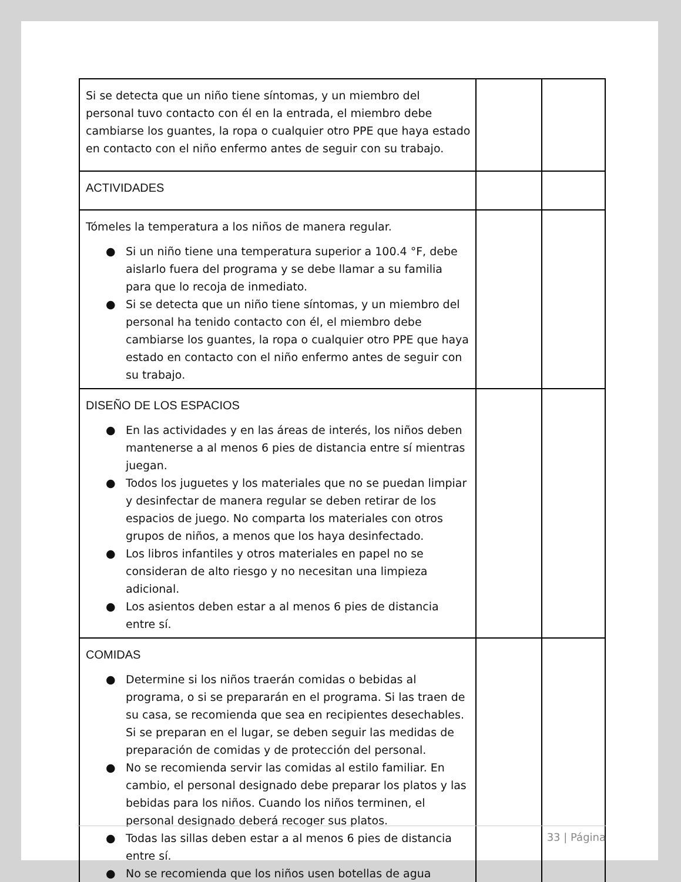| Si se detecta que un niño tiene síntomas, y un miembro del personal tuvo contacto con él en la entrada, el miembro debe cambiarse los guantes, la ropa o cualquier otro PPE que haya estado en contacto con el niño enfermo antes de seguir con su trabajo. | | |
| ACTIVIDADES | | |
| Tómeles la temperatura a los niños de manera regular. ● Si un niño tiene una temperatura superior a 100.4 °F, debe aislarlo fuera del programa y se debe llamar a su familia para que lo recoja de inmediato. ● Si se detecta que un niño tiene síntomas, y un miembro del personal ha tenido contacto con él, el miembro debe cambiarse los guantes, la ropa o cualquier otro PPE que haya estado en contacto con el niño enfermo antes de seguir con su trabajo. | | |
| DISEÑO DE LOS ESPACIOS ● En las actividades y en las áreas de interés, los niños deben mantenerse a al menos 6 pies de distancia entre sí mientras juegan. ● Todos los juguetes y los materiales que no se puedan limpiar y desinfectar de manera regular se deben retirar de los espacios de juego. No comparta los materiales con otros grupos de niños, a menos que los haya desinfectado. ● Los libros infantiles y otros materiales en papel no se consideran de alto riesgo y no necesitan una limpieza adicional. ● Los asientos deben estar a al menos 6 pies de distancia entre sí. | | |
| COMIDAS ● Determine si los niños traerán comidas o bebidas al programa, o si se prepararán en el programa. Si las traen de su casa, se recomienda que sea en recipientes desechables. Si se preparan en el lugar, se deben seguir las medidas de preparación de comidas y de protección del personal. ● No se recomienda servir las comidas al estilo familiar. En cambio, el personal designado debe preparar los platos y las bebidas para los niños. Cuando los niños terminen, el personal designado deberá recoger sus platos. ● Todas las sillas deben estar a al menos 6 pies de distancia entre sí. ● No se recomienda que los niños usen botellas de agua | | |
33 | Página